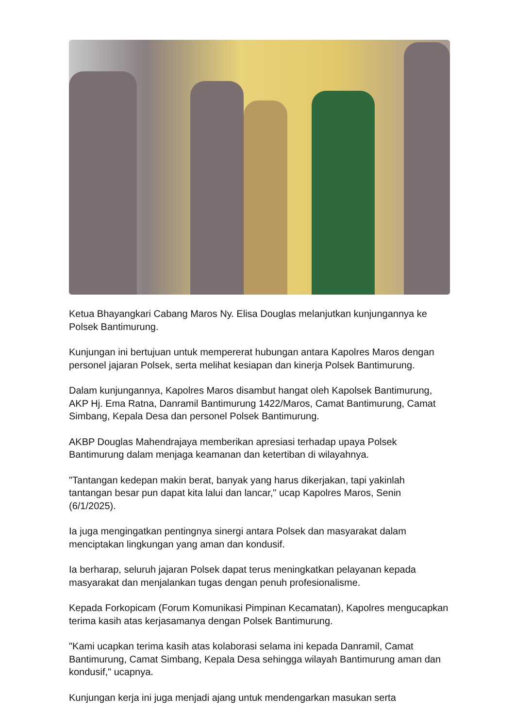Ketua Bhayangkari Cabang Maros Ny. Elisa Douglas melanjutkan kunjungannya ke Polsek Bantimurung.
Kunjungan ini bertujuan untuk mempererat hubungan antara Kapolres Maros dengan personel jajaran Polsek, serta melihat kesiapan dan kinerja Polsek Bantimurung.
Dalam kunjungannya, Kapolres Maros disambut hangat oleh Kapolsek Bantimurung, AKP Hj. Ema Ratna, Danramil Bantimurung 1422/Maros, Camat Bantimurung, Camat Simbang, Kepala Desa dan personel Polsek Bantimurung.
AKBP Douglas Mahendrajaya memberikan apresiasi terhadap upaya Polsek Bantimurung dalam menjaga keamanan dan ketertiban di wilayahnya.
"Tantangan kedepan makin berat, banyak yang harus dikerjakan, tapi yakinlah tantangan besar pun dapat kita lalui dan lancar," ucap Kapolres Maros, Senin (6/1/2025).
Ia juga mengingatkan pentingnya sinergi antara Polsek dan masyarakat dalam menciptakan lingkungan yang aman dan kondusif.
Ia berharap, seluruh jajaran Polsek dapat terus meningkatkan pelayanan kepada masyarakat dan menjalankan tugas dengan penuh profesionalisme.
Kepada Forkopicam (Forum Komunikasi Pimpinan Kecamatan), Kapolres mengucapkan terima kasih atas kerjasamanya dengan Polsek Bantimurung.
"Kami ucapkan terima kasih atas kolaborasi selama ini kepada Danramil, Camat Bantimurung, Camat Simbang, Kepala Desa sehingga wilayah Bantimurung aman dan kondusif," ucapnya.
Kunjungan kerja ini juga menjadi ajang untuk mendengarkan masukan serta